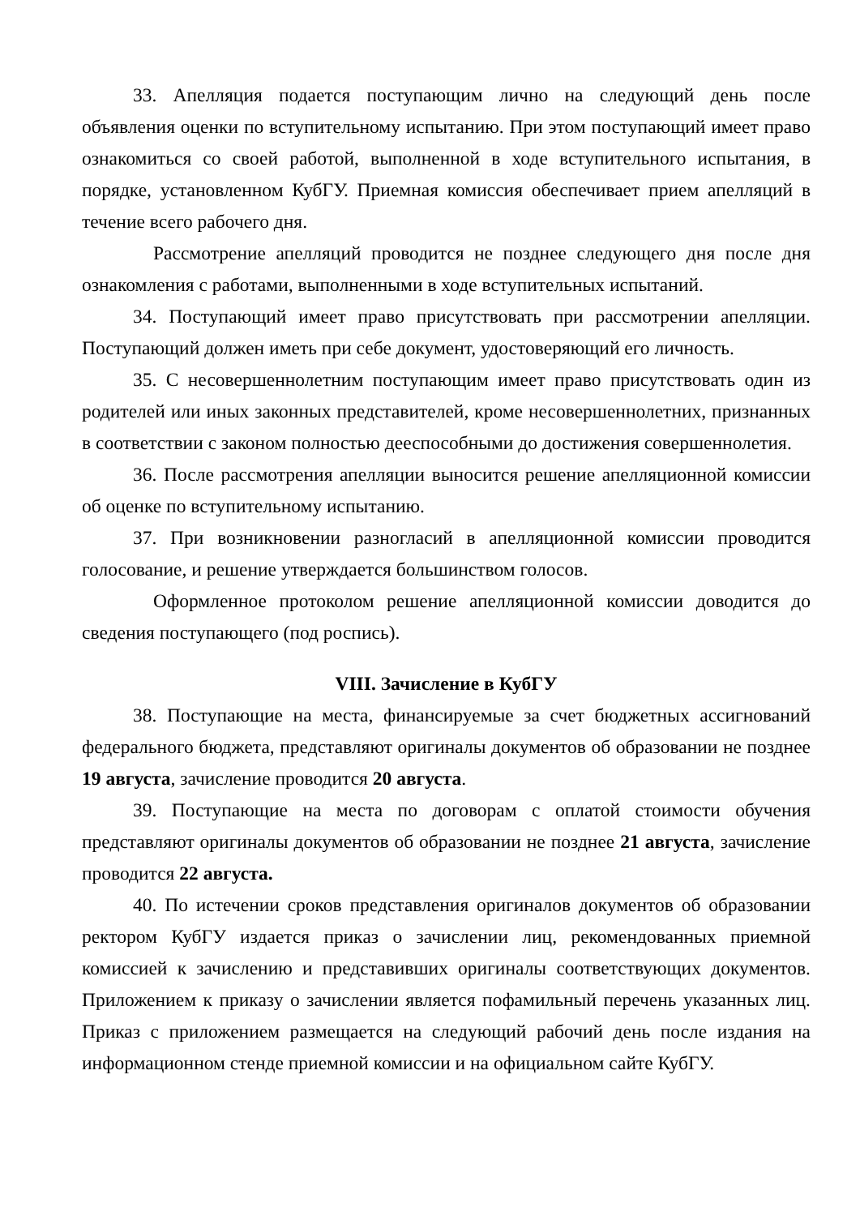33. Апелляция подается поступающим лично на следующий день после объявления оценки по вступительному испытанию. При этом поступающий имеет право ознакомиться со своей работой, выполненной в ходе вступительного испытания, в порядке, установленном КубГУ. Приемная комиссия обеспечивает прием апелляций в течение всего рабочего дня.
Рассмотрение апелляций проводится не позднее следующего дня после дня ознакомления с работами, выполненными в ходе вступительных испытаний.
34. Поступающий имеет право присутствовать при рассмотрении апелляции. Поступающий должен иметь при себе документ, удостоверяющий его личность.
35. С несовершеннолетним поступающим имеет право присутствовать один из родителей или иных законных представителей, кроме несовершеннолетних, признанных в соответствии с законом полностью дееспособными до достижения совершеннолетия.
36. После рассмотрения апелляции выносится решение апелляционной комиссии об оценке по вступительному испытанию.
37. При возникновении разногласий в апелляционной комиссии проводится голосование, и решение утверждается большинством голосов.
Оформленное протоколом решение апелляционной комиссии доводится до сведения поступающего (под роспись).
VIII. Зачисление в КубГУ
38. Поступающие на места, финансируемые за счет бюджетных ассигнований федерального бюджета, представляют оригиналы документов об образовании не позднее 19 августа, зачисление проводится 20 августа.
39. Поступающие на места по договорам с оплатой стоимости обучения представляют оригиналы документов об образовании не позднее 21 августа, зачисление проводится 22 августа.
40. По истечении сроков представления оригиналов документов об образовании ректором КубГУ издается приказ о зачислении лиц, рекомендованных приемной комиссией к зачислению и представивших оригиналы соответствующих документов. Приложением к приказу о зачислении является пофамильный перечень указанных лиц. Приказ с приложением размещается на следующий рабочий день после издания на информационном стенде приемной комиссии и на официальном сайте КубГУ.